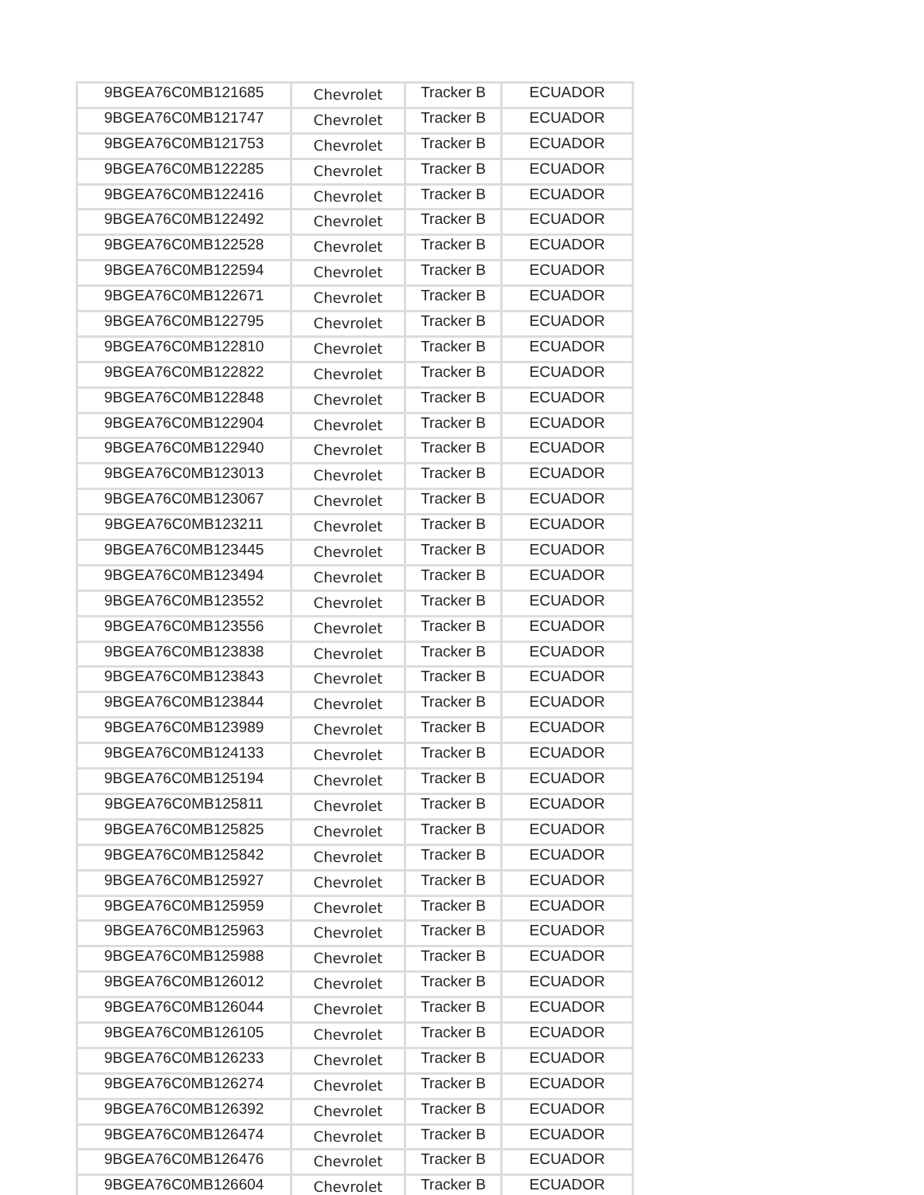| 9BGEA76C0MB121685 | Chevrolet | Tracker B | ECUADOR |
| 9BGEA76C0MB121747 | Chevrolet | Tracker B | ECUADOR |
| 9BGEA76C0MB121753 | Chevrolet | Tracker B | ECUADOR |
| 9BGEA76C0MB122285 | Chevrolet | Tracker B | ECUADOR |
| 9BGEA76C0MB122416 | Chevrolet | Tracker B | ECUADOR |
| 9BGEA76C0MB122492 | Chevrolet | Tracker B | ECUADOR |
| 9BGEA76C0MB122528 | Chevrolet | Tracker B | ECUADOR |
| 9BGEA76C0MB122594 | Chevrolet | Tracker B | ECUADOR |
| 9BGEA76C0MB122671 | Chevrolet | Tracker B | ECUADOR |
| 9BGEA76C0MB122795 | Chevrolet | Tracker B | ECUADOR |
| 9BGEA76C0MB122810 | Chevrolet | Tracker B | ECUADOR |
| 9BGEA76C0MB122822 | Chevrolet | Tracker B | ECUADOR |
| 9BGEA76C0MB122848 | Chevrolet | Tracker B | ECUADOR |
| 9BGEA76C0MB122904 | Chevrolet | Tracker B | ECUADOR |
| 9BGEA76C0MB122940 | Chevrolet | Tracker B | ECUADOR |
| 9BGEA76C0MB123013 | Chevrolet | Tracker B | ECUADOR |
| 9BGEA76C0MB123067 | Chevrolet | Tracker B | ECUADOR |
| 9BGEA76C0MB123211 | Chevrolet | Tracker B | ECUADOR |
| 9BGEA76C0MB123445 | Chevrolet | Tracker B | ECUADOR |
| 9BGEA76C0MB123494 | Chevrolet | Tracker B | ECUADOR |
| 9BGEA76C0MB123552 | Chevrolet | Tracker B | ECUADOR |
| 9BGEA76C0MB123556 | Chevrolet | Tracker B | ECUADOR |
| 9BGEA76C0MB123838 | Chevrolet | Tracker B | ECUADOR |
| 9BGEA76C0MB123843 | Chevrolet | Tracker B | ECUADOR |
| 9BGEA76C0MB123844 | Chevrolet | Tracker B | ECUADOR |
| 9BGEA76C0MB123989 | Chevrolet | Tracker B | ECUADOR |
| 9BGEA76C0MB124133 | Chevrolet | Tracker B | ECUADOR |
| 9BGEA76C0MB125194 | Chevrolet | Tracker B | ECUADOR |
| 9BGEA76C0MB125811 | Chevrolet | Tracker B | ECUADOR |
| 9BGEA76C0MB125825 | Chevrolet | Tracker B | ECUADOR |
| 9BGEA76C0MB125842 | Chevrolet | Tracker B | ECUADOR |
| 9BGEA76C0MB125927 | Chevrolet | Tracker B | ECUADOR |
| 9BGEA76C0MB125959 | Chevrolet | Tracker B | ECUADOR |
| 9BGEA76C0MB125963 | Chevrolet | Tracker B | ECUADOR |
| 9BGEA76C0MB125988 | Chevrolet | Tracker B | ECUADOR |
| 9BGEA76C0MB126012 | Chevrolet | Tracker B | ECUADOR |
| 9BGEA76C0MB126044 | Chevrolet | Tracker B | ECUADOR |
| 9BGEA76C0MB126105 | Chevrolet | Tracker B | ECUADOR |
| 9BGEA76C0MB126233 | Chevrolet | Tracker B | ECUADOR |
| 9BGEA76C0MB126274 | Chevrolet | Tracker B | ECUADOR |
| 9BGEA76C0MB126392 | Chevrolet | Tracker B | ECUADOR |
| 9BGEA76C0MB126474 | Chevrolet | Tracker B | ECUADOR |
| 9BGEA76C0MB126476 | Chevrolet | Tracker B | ECUADOR |
| 9BGEA76C0MB126604 | Chevrolet | Tracker B | ECUADOR |